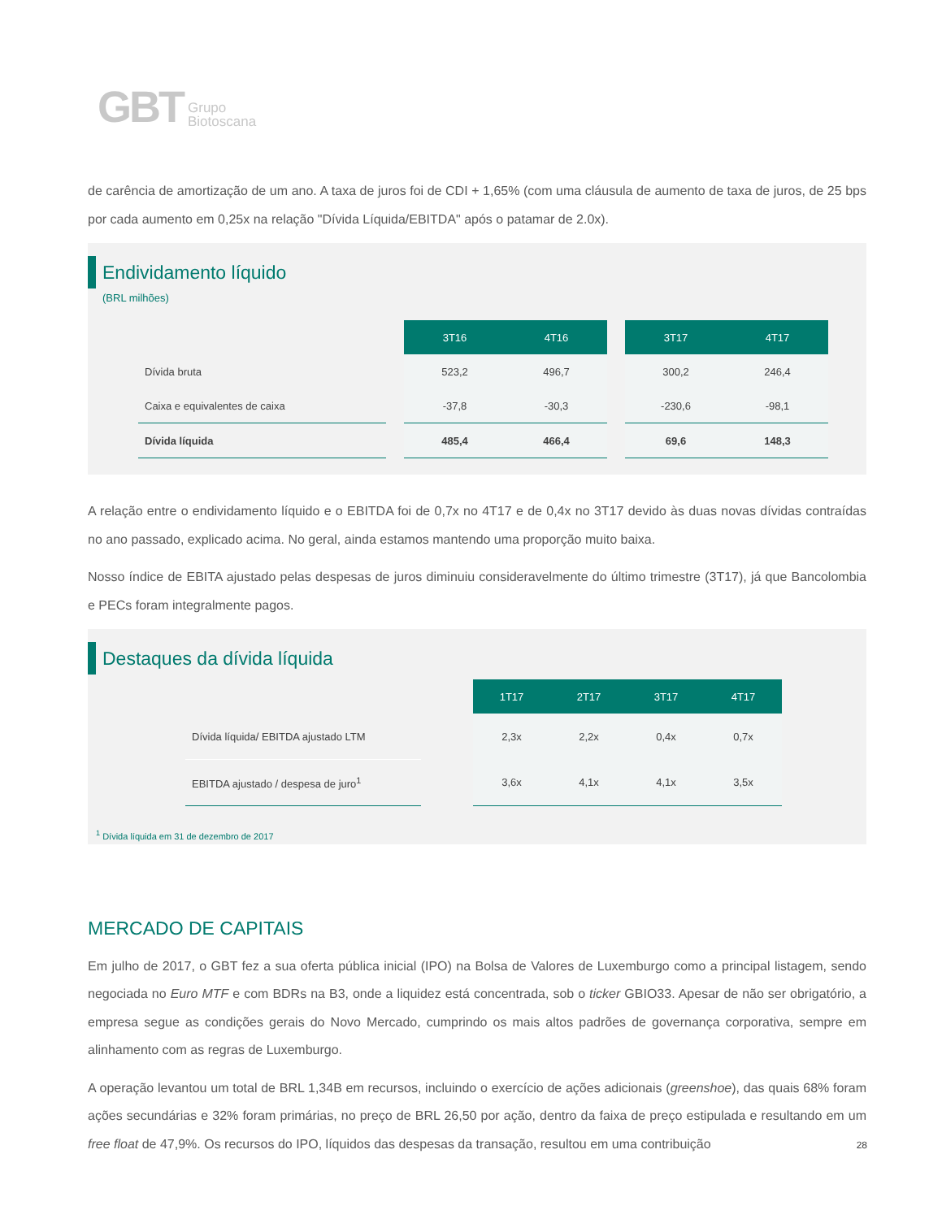GBT Grupo
Biotoscana
de carência de amortização de um ano. A taxa de juros foi de CDI + 1,65% (com uma cláusula de aumento de taxa de juros, de 25 bps por cada aumento em 0,25x na relação "Dívida Líquida/EBITDA" após o patamar de 2.0x).
Endividamento líquido
(BRL milhões)
| | | 3T16 | 4T16 | | 3T17 | 4T17 |
| Dívida bruta | | 523,2 | 496,7 | | 300,2 | 246,4 |
| Caixa e equivalentes de caixa | | -37,8 | -30,3 | | -230,6 | -98,1 |
| Dívida líquida | | 485,4 | 466,4 | | 69,6 | 148,3 |
A relação entre o endividamento líquido e o EBITDA foi de 0,7x no 4T17 e de 0,4x no 3T17 devido às duas novas dívidas contraídas no ano passado, explicado acima. No geral, ainda estamos mantendo uma proporção muito baixa.
Nosso índice de EBITA ajustado pelas despesas de juros diminuiu consideravelmente do último trimestre (3T17), já que Bancolombia e PECs foram integralmente pagos.
Destaques da dívida líquida
| | | 1T17 | 2T17 | 3T17 | 4T17 |
| Dívida líquida/ EBITDA ajustado LTM | | 2,3x | 2,2x | 0,4x | 0,7x |
| EBITDA ajustado / despesa de juro<sup>1</sup> | | 3,6x | 4,1x | 4,1x | 3,5x |
<sup>1</sup> Dívida líquida em 31 de dezembro de 2017
MERCADO DE CAPITAIS
Em julho de 2017, o GBT fez a sua oferta pública inicial (IPO) na Bolsa de Valores de Luxemburgo como a principal listagem, sendo negociada no Euro MTF e com BDRs na B3, onde a liquidez está concentrada, sob o ticker GBIO33. Apesar de não ser obrigatório, a empresa segue as condições gerais do Novo Mercado, cumprindo os mais altos padrões de governança corporativa, sempre em alinhamento com as regras de Luxemburgo.
A operação levantou um total de BRL 1,34B em recursos, incluindo o exercício de ações adicionais (greenshoe), das quais 68% foram ações secundárias e 32% foram primárias, no preço de BRL 26,50 por ação, dentro da faixa de preço estipulada e resultando em um free float de 47,9%. Os recursos do IPO, líquidos das despesas da transação, resultou em uma contribuição
28